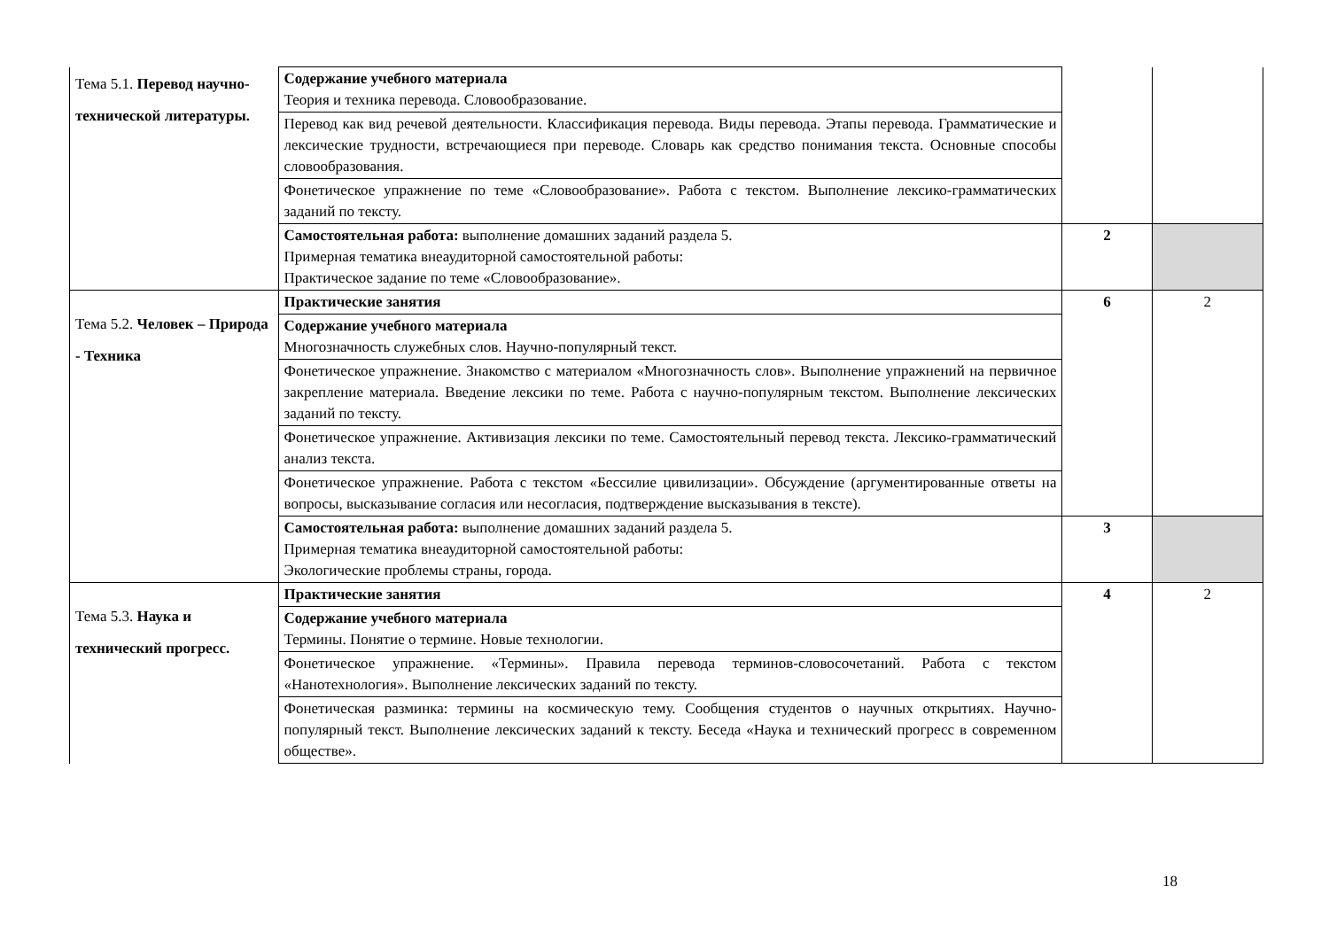| Тема 5.1. Перевод научно-технической литературы. | Содержание учебного материала Теория и техника перевода. Словообразование. | | |
| | Перевод как вид речевой деятельности. Классификация перевода. Виды перевода. Этапы перевода. Грамматические и лексические трудности, встречающиеся при переводе. Словарь как средство понимания текста. Основные способы словообразования. | | |
| | Фонетическое упражнение по теме «Словообразование». Работа с текстом. Выполнение лексико-грамматических заданий по тексту. | | |
| | Самостоятельная работа: выполнение домашних заданий раздела 5. Примерная тематика внеаудиторной самостоятельной работы: Практическое задание по теме «Словообразование». | 2 | |
| Тема 5.2. Человек – Природа - Техника | Практические занятия | 6 | 2 |
| | Содержание учебного материала Многозначность служебных слов. Научно-популярный текст. | | |
| | Фонетическое упражнение. Знакомство с материалом «Многозначность слов». Выполнение упражнений на первичное закрепление материала. Введение лексики по теме. Работа с научно-популярным текстом. Выполнение лексических заданий по тексту. | | |
| | Фонетическое упражнение. Активизация лексики по теме. Самостоятельный перевод текста. Лексико-грамматический анализ текста. | | |
| | Фонетическое упражнение. Работа с текстом «Бессилие цивилизации». Обсуждение (аргументированные ответы на вопросы, высказывание согласия или несогласия, подтверждение высказывания в тексте). | | |
| | Самостоятельная работа: выполнение домашних заданий раздела 5. Примерная тематика внеаудиторной самостоятельной работы: Экологические проблемы страны, города. | 3 | |
| Тема 5.3. Наука и технический прогресс. | Практические занятия | 4 | 2 |
| | Содержание учебного материала Термины. Понятие о термине. Новые технологии. | | |
| | Фонетическое упражнение. «Термины». Правила перевода терминов-словосочетаний. Работа с текстом «Нанотехнология». Выполнение лексических заданий по тексту. | | |
| | Фонетическая разминка: термины на космическую тему. Сообщения студентов о научных открытиях. Научно-популярный текст. Выполнение лексических заданий к тексту. Беседа «Наука и технический прогресс в современном обществе». | | |
18